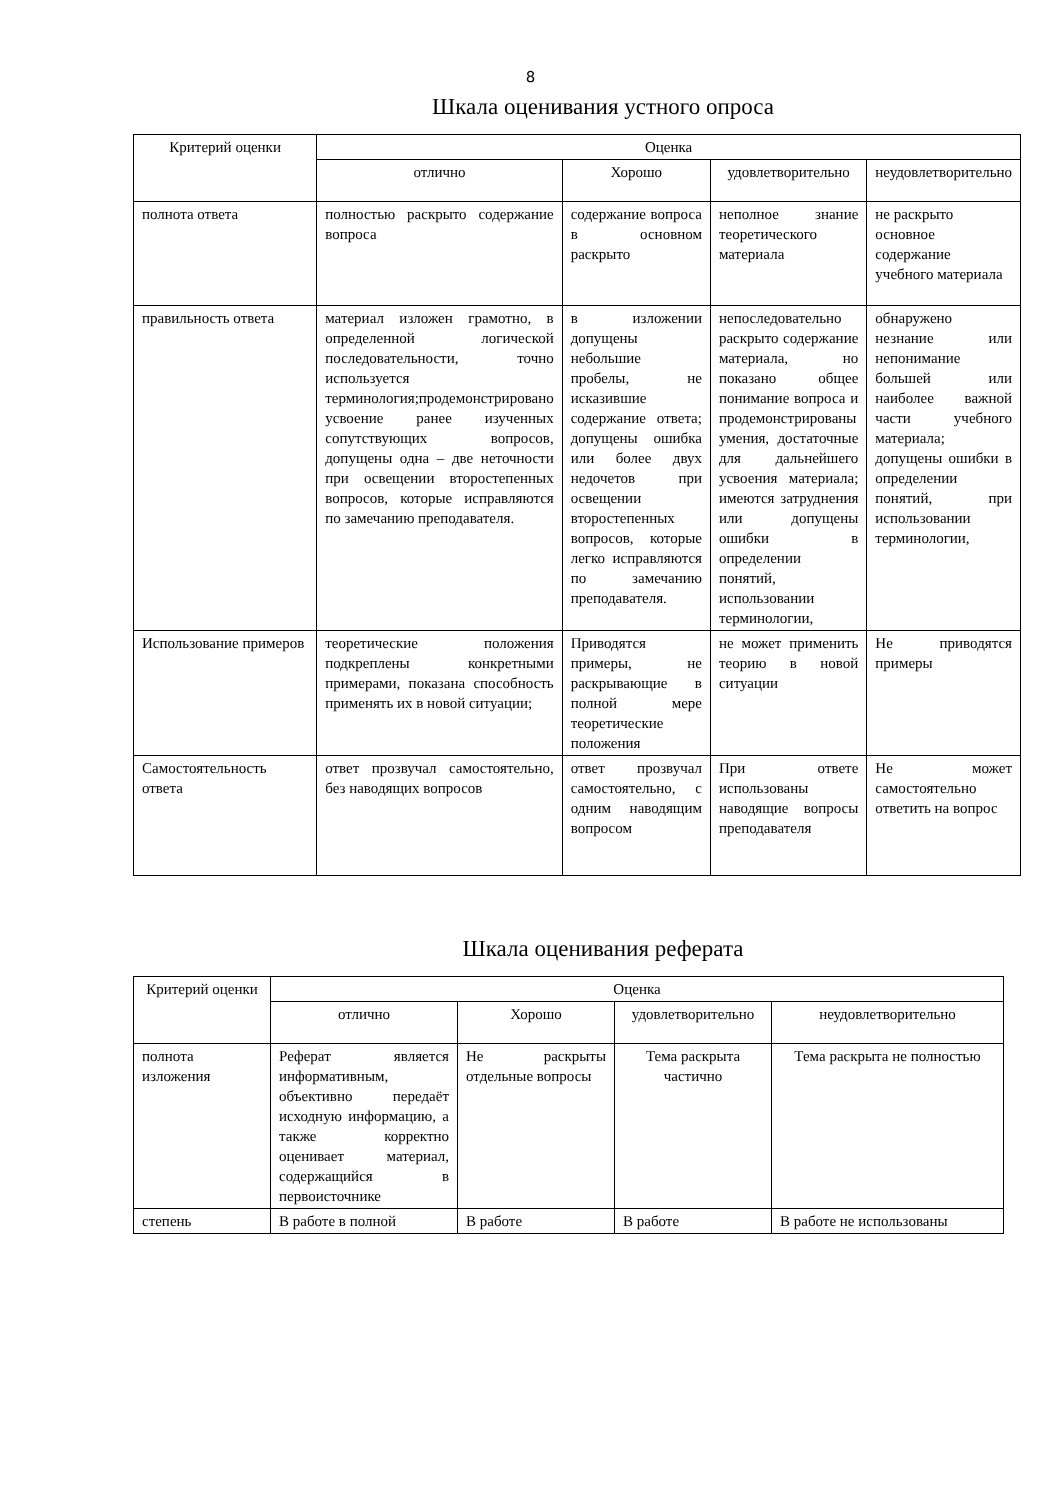8
Шкала оценивания устного опроса
| Критерий оценки | Оценка | | | |
| --- | --- | --- | --- | --- |
| | отлично | Хорошо | удовлетворительно | неудовлетворительно |
| полнота ответа | полностью раскрыто содержание вопроса | содержание вопроса в основном раскрыто | неполное знание теоретического материала | не раскрыто основное содержание учебного материала |
| правильность ответа | материал изложен грамотно, в определенной логической последовательности, точно используется терминология;продемонстрировано усвоение ранее изученных сопутствующих вопросов, допущены одна – две неточности при освещении второстепенных вопросов, которые исправляются по замечанию преподавателя. | в изложении допущены небольшие пробелы, не исказившие содержание ответа; допущены ошибка или более двух недочетов при освещении второстепенных вопросов, которые легко исправляются по замечанию преподавателя. | непоследовательно раскрыто содержание материала, но показано общее понимание вопроса и продемонстрированы умения, достаточные для дальнейшего усвоения материала; имеются затруднения или допущены ошибки в определении понятий, использовании терминологии, | обнаружено незнание или непонимание большей или наиболее важной части учебного материала; допущены ошибки в определении понятий, при использовании терминологии, |
| Использование примеров | теоретические положения подкреплены конкретными примерами, показана способность применять их в новой ситуации; | Приводятся примеры, не раскрывающие в полной мере теоретические положения | не может применить теорию в новой ситуации | Не приводятся примеры |
| Самостоятельность ответа | ответ прозвучал самостоятельно, без наводящих вопросов | ответ прозвучал самостоятельно, с одним наводящим вопросом | При ответе использованы наводящие вопросы преподавателя | Не может самостоятельно ответить на вопрос |
Шкала оценивания реферата
| Критерий оценки | Оценка | | | |
| --- | --- | --- | --- | --- |
| | отлично | Хорошо | удовлетворительно | неудовлетворительно |
| полнота изложения | Реферат является информативным, объективно передаёт исходную информацию, а также корректно оценивает материал, содержащийся в первоисточнике | Не раскрыты отдельные вопросы | Тема раскрыта частично | Тема раскрыта не полностью |
| степень | В работе в полной | В работе | В работе | В работе не использованы |